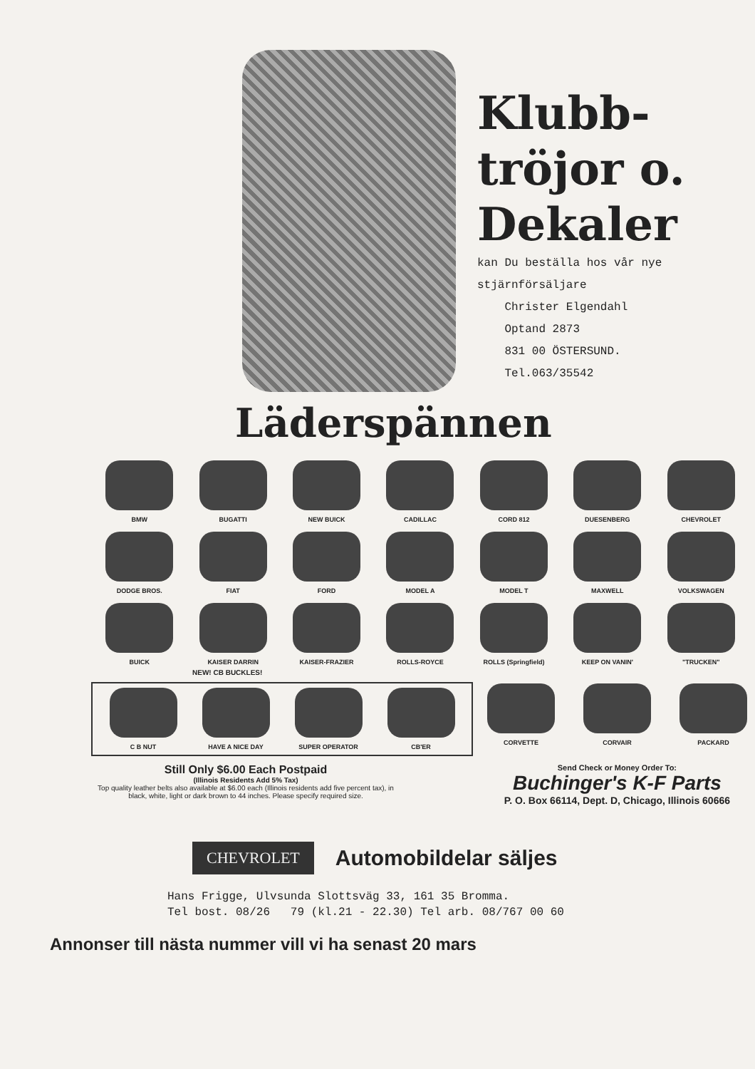Klubb-
tröjor o.
Dekaler
kan Du beställa hos vår nye
stjärnförsäljare
Christer Elgendahl
Optand 2873
831 00 ÖSTERSUND.
Tel.063/35542
Läderspännen
BMW
BUGATTI
NEW BUICK
CADILLAC
CORD 812
DUESENBERG
CHEVROLET
DODGE BROS.
FIAT
FORD
MODEL A
MODEL T
MAXWELL
VOLKSWAGEN
BUICK
KAISER DARRIN
KAISER-FRAZIER
ROLLS-ROYCE
ROLLS (Springfield)
KEEP ON VANIN'
"TRUCKEN"
NEW! CB BUCKLES!
C B NUT HAVE A NICE DAY SUPER OPERATOR CB'ER
CORVETTE CORVAIR PACKARD
Still Only $6.00 Each Postpaid
(Illinois Residents Add 5% Tax)
Top quality leather belts also available at $6.00 each (Illinois residents add five percent tax), in black, white, light or dark brown to 44 inches. Please specify required size.
Send Check or Money Order To:
Buchinger's K-F Parts
P. O. Box 66114, Dept. D, Chicago, Illinois 60666
CHEVROLET Automobildelar säljes
Hans Frigge, Ulvsunda Slottsväg 33, 161 35 Bromma.
Tel bost. 08/26 79 (kl.21 - 22.30) Tel arb. 08/767 00 60
Annonser till nästa nummer vill vi ha senast 20 mars